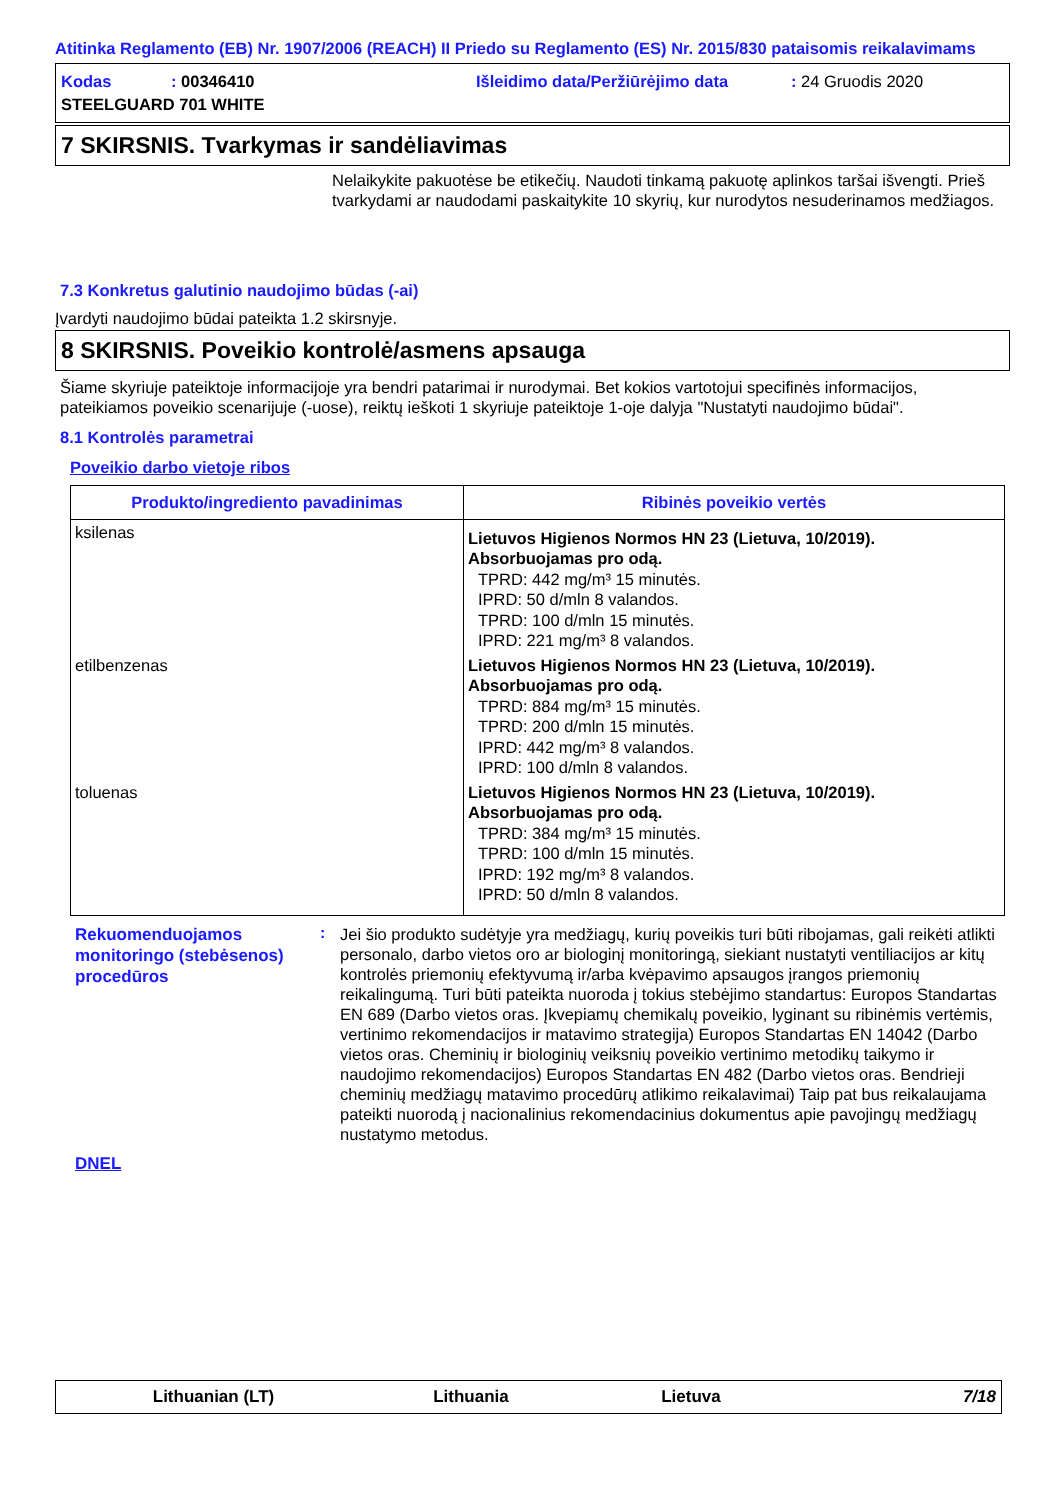Atitinka Reglamento (EB) Nr. 1907/2006 (REACH) II Priedo su Reglamento (ES) Nr. 2015/830 pataisomis reikalavimams
Kodas
: 00346410
Išleidimo data/Peržiūrėjimo data
: 24 Gruodis 2020
STEELGUARD 701 WHITE
7 SKIRSNIS. Tvarkymas ir sandėliavimas
Nelaikykite pakuotėse be etikečių. Naudoti tinkamą pakuotę aplinkos taršai išvengti. Prieš tvarkydami ar naudodami paskaitykite 10 skyrių, kur nurodytos nesuderinamos medžiagos.
7.3 Konkretus galutinio naudojimo būdas (-ai)
Įvardyti naudojimo būdai pateikta 1.2 skirsnyje.
8 SKIRSNIS. Poveikio kontrolė/asmens apsauga
Šiame skyriuje pateiktoje informacijoje yra bendri patarimai ir nurodymai. Bet kokios vartotojui specifinės informacijos, pateikiamos poveikio scenarijuje (-uose), reiktų ieškoti 1 skyriuje pateiktoje 1-oje dalyja "Nustatyti naudojimo būdai".
8.1 Kontrolės parametrai
Poveikio darbo vietoje ribos
| Produkto/ingrediento pavadinimas | Ribinės poveikio vertės |
| --- | --- |
| ksilenas | Lietuvos Higienos Normos HN 23 (Lietuva, 10/2019). Absorbuojamas pro odą. TPRD: 442 mg/m³ 15 minutės. IPRD: 50 d/mln 8 valandos. TPRD: 100 d/mln 15 minutės. IPRD: 221 mg/m³ 8 valandos. |
| etilbenzenas | Lietuvos Higienos Normos HN 23 (Lietuva, 10/2019). Absorbuojamas pro odą. TPRD: 884 mg/m³ 15 minutės. TPRD: 200 d/mln 15 minutės. IPRD: 442 mg/m³ 8 valandos. IPRD: 100 d/mln 8 valandos. |
| toluenas | Lietuvos Higienos Normos HN 23 (Lietuva, 10/2019). Absorbuojamas pro odą. TPRD: 384 mg/m³ 15 minutės. TPRD: 100 d/mln 15 minutės. IPRD: 192 mg/m³ 8 valandos. IPRD: 50 d/mln 8 valandos. |
Rekuomenduojamos monitoringo (stebėsenos) procedūros
:
Jei šio produkto sudėtyje yra medžiagų, kurių poveikis turi būti ribojamas, gali reikėti atlikti personalo, darbo vietos oro ar biologinį monitoringą, siekiant nustatyti ventiliacijos ar kitų kontrolės priemonių efektyvumą ir/arba kvėpavimo apsaugos įrangos priemonių reikalingumą. Turi būti pateikta nuoroda į tokius stebėjimo standartus: Europos Standartas EN 689 (Darbo vietos oras. Įkvepiamų chemikalų poveikio, lyginant su ribinėmis vertėmis, vertinimo rekomendacijos ir matavimo strategija) Europos Standartas EN 14042 (Darbo vietos oras. Cheminių ir biologinių veiksnių poveikio vertinimo metodikų taikymo ir naudojimo rekomendacijos) Europos Standartas EN 482 (Darbo vietos oras. Bendrieji cheminių medžiagų matavimo procedūrų atlikimo reikalavimai) Taip pat bus reikalaujama pateikti nuorodą į nacionalinius rekomendacinius dokumentus apie pavojingų medžiagų nustatymo metodus.
DNEL
Lithuanian (LT) Lithuania Lietuva 7/18